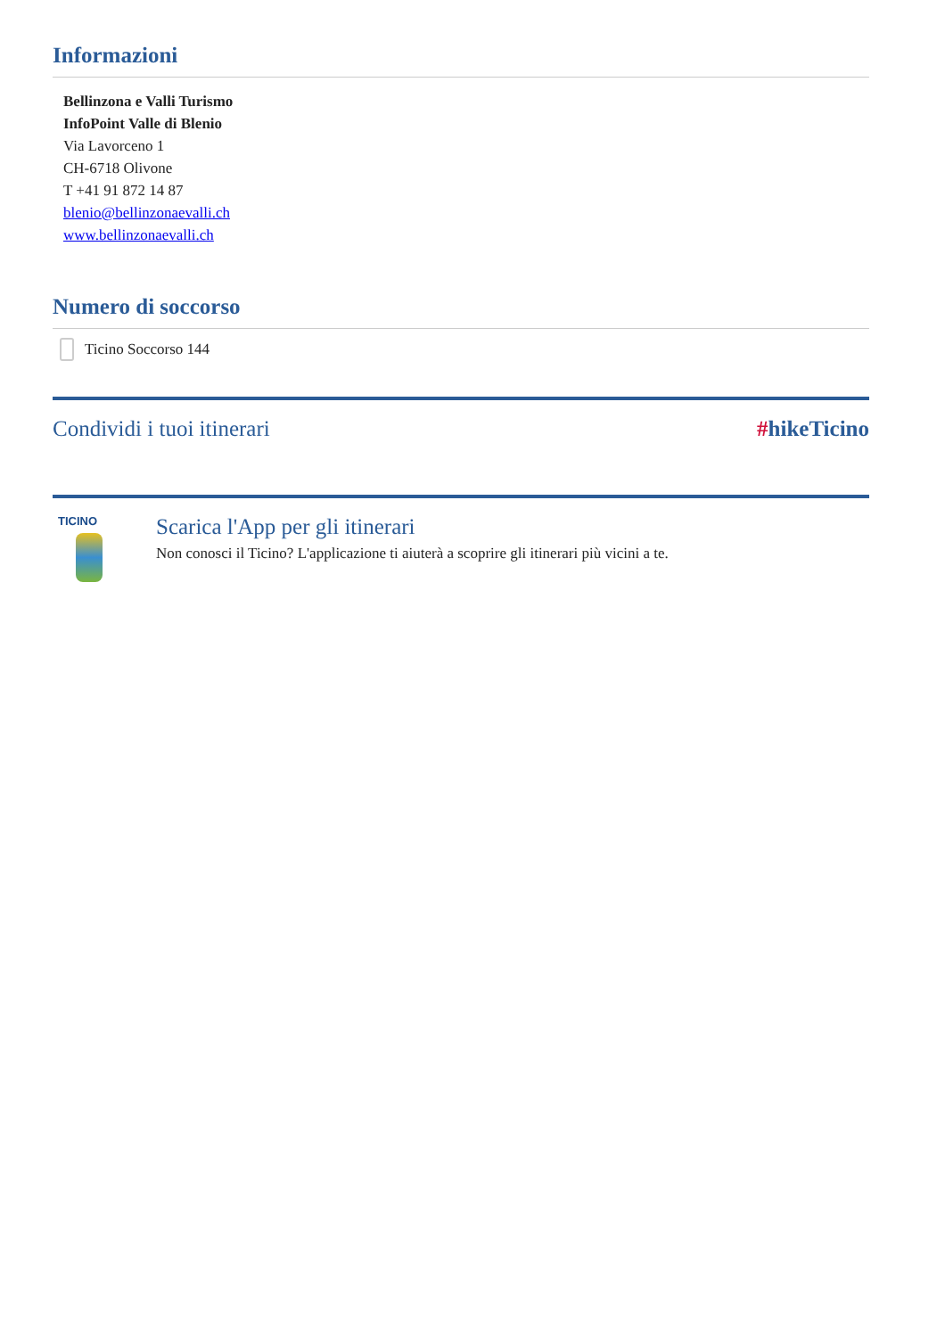Informazioni
Bellinzona e Valli Turismo
InfoPoint Valle di Blenio
Via Lavorceno 1
CH-6718 Olivone
T +41 91 872 14 87
blenio@bellinzonaevalli.ch
www.bellinzonaevalli.ch
Numero di soccorso
Ticino Soccorso 144
Condividi i tuoi itinerari #hikeTicino
TICINO
Scarica l'App per gli itinerari
Non conosci il Ticino? L'applicazione ti aiuterà a scoprire gli itinerari più vicini a te.